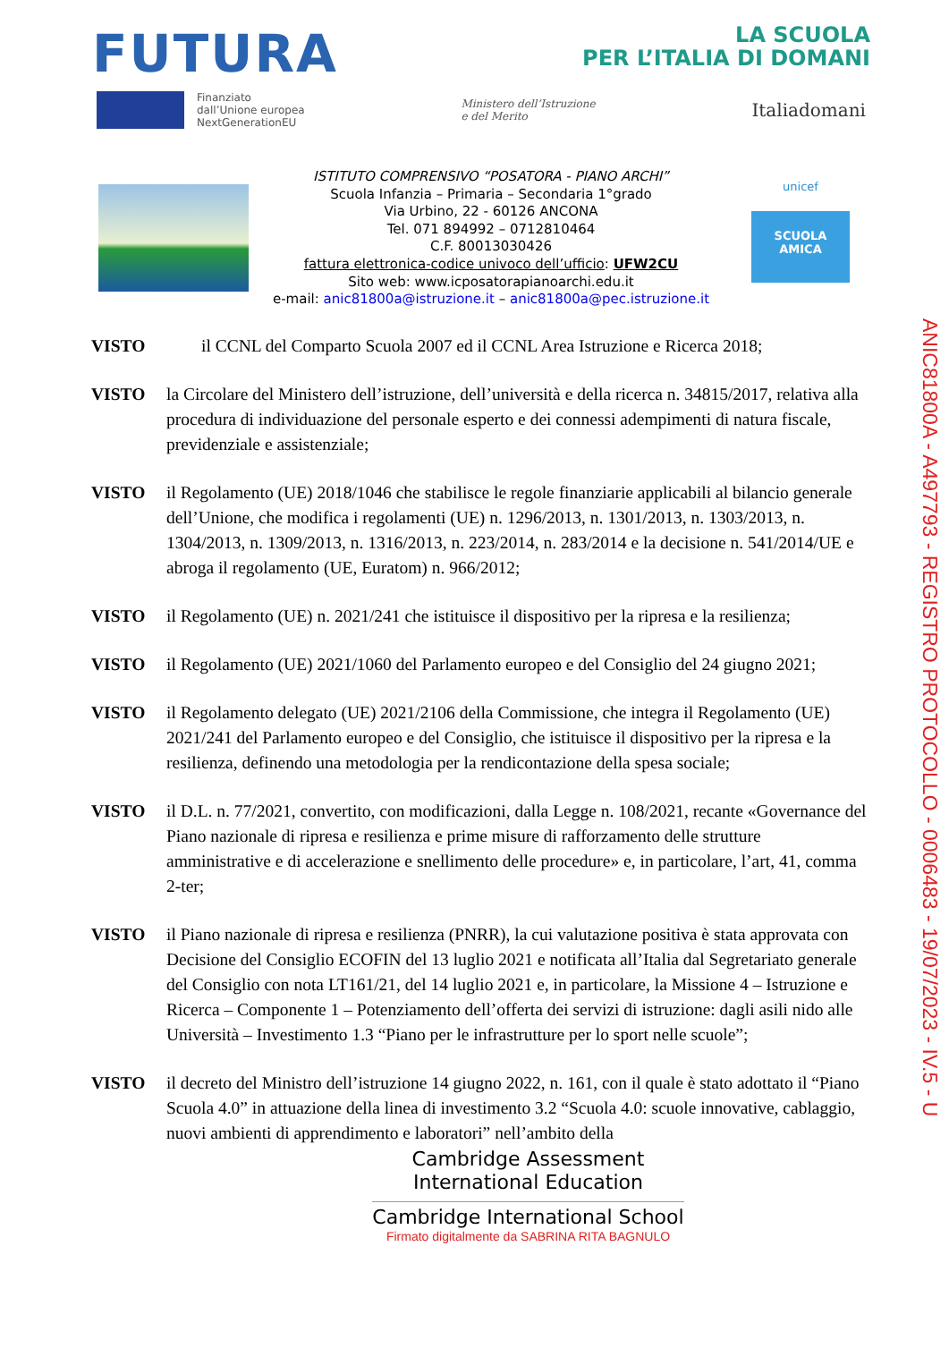FUTURA
LA SCUOLA
PER L’ITALIA DI DOMANI
Finanziato
dall’Unione europea
NextGenerationEU
Ministero dell’Istruzione
e del Merito
Italiadomani
ISTITUTO COMPRENSIVO “POSATORA - PIANO ARCHI”
Scuola Infanzia – Primaria – Secondaria 1°grado
Via Urbino, 22 - 60126 ANCONA
Tel. 071 894992 – 0712810464
C.F. 80013030426
fattura elettronica-codice univoco dell’ufficio: UFW2CU
Sito web: www.icposatorapianoarchi.edu.it
e-mail: anic81800a@istruzione.it – anic81800a@pec.istruzione.it
unicef
SCUOLA AMICA
VISTO il CCNL del Comparto Scuola 2007 ed il CCNL Area Istruzione e Ricerca 2018;
VISTO la Circolare del Ministero dell’istruzione, dell’università e della ricerca n. 34815/2017, relativa alla procedura di individuazione del personale esperto e dei connessi adempimenti di natura fiscale, previdenziale e assistenziale;
VISTO il Regolamento (UE) 2018/1046 che stabilisce le regole finanziarie applicabili al bilancio generale dell’Unione, che modifica i regolamenti (UE) n. 1296/2013, n. 1301/2013, n. 1303/2013, n. 1304/2013, n. 1309/2013, n. 1316/2013, n. 223/2014, n. 283/2014 e la decisione n. 541/2014/UE e abroga il regolamento (UE, Euratom) n. 966/2012;
VISTO il Regolamento (UE) n. 2021/241 che istituisce il dispositivo per la ripresa e la resilienza;
VISTO il Regolamento (UE) 2021/1060 del Parlamento europeo e del Consiglio del 24 giugno 2021;
VISTO il Regolamento delegato (UE) 2021/2106 della Commissione, che integra il Regolamento (UE) 2021/241 del Parlamento europeo e del Consiglio, che istituisce il dispositivo per la ripresa e la resilienza, definendo una metodologia per la rendicontazione della spesa sociale;
VISTO il D.L. n. 77/2021, convertito, con modificazioni, dalla Legge n. 108/2021, recante «Governance del Piano nazionale di ripresa e resilienza e prime misure di rafforzamento delle strutture amministrative e di accelerazione e snellimento delle procedure» e, in particolare, l’art, 41, comma 2-ter;
VISTO il Piano nazionale di ripresa e resilienza (PNRR), la cui valutazione positiva è stata approvata con Decisione del Consiglio ECOFIN del 13 luglio 2021 e notificata all’Italia dal Segretariato generale del Consiglio con nota LT161/21, del 14 luglio 2021 e, in particolare, la Missione 4 – Istruzione e Ricerca – Componente 1 – Potenziamento dell’offerta dei servizi di istruzione: dagli asili nido alle Università – Investimento 1.3 “Piano per le infrastrutture per lo sport nelle scuole”;
VISTO il decreto del Ministro dell’istruzione 14 giugno 2022, n. 161, con il quale è stato adottato il “Piano Scuola 4.0” in attuazione della linea di investimento 3.2 “Scuola 4.0: scuole innovative, cablaggio, nuovi ambienti di apprendimento e laboratori” nell’ambito della
Cambridge Assessment
International Education
Cambridge International School
Firmato digitalmente da SABRINA RITA BAGNULO
ANIC81800A - A497793 - REGISTRO PROTOCOLLO - 0006483 - 19/07/2023 - IV.5 - U